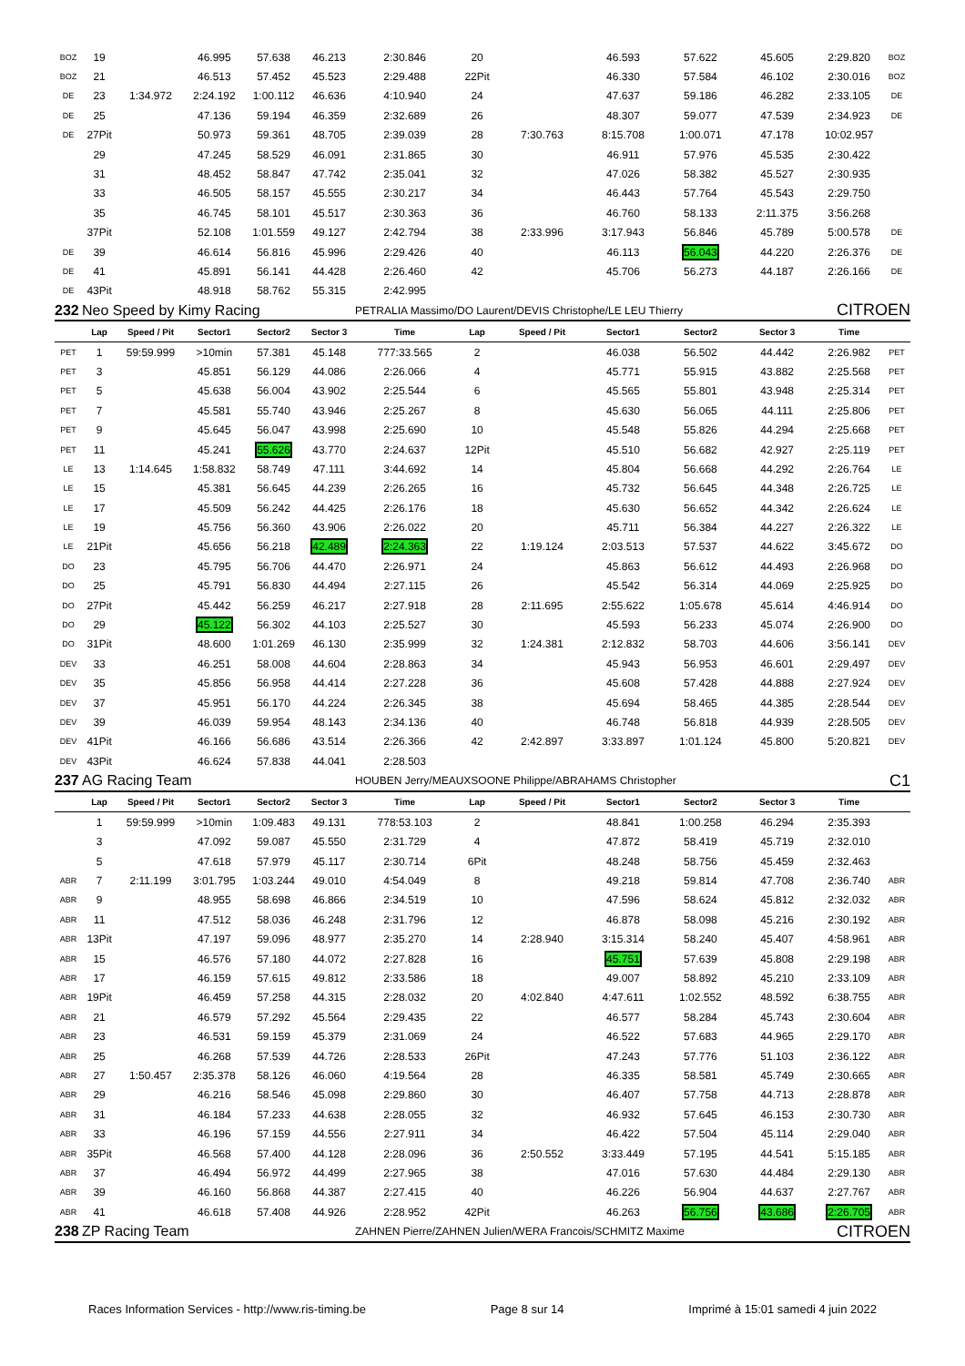| BOZ | 19 | | 46.995 | 57.638 | 46.213 | 2:30.846 | 20 | | 46.593 | 57.622 | 45.605 | 2:29.820 | BOZ |
| BOZ | 21 | | 46.513 | 57.452 | 45.523 | 2:29.488 | 22Pit | | 46.330 | 57.584 | 46.102 | 2:30.016 | BOZ |
| DE | 23 | 1:34.972 | 2:24.192 | 1:00.112 | 46.636 | 4:10.940 | 24 | | 47.637 | 59.186 | 46.282 | 2:33.105 | DE |
| DE | 25 | | 47.136 | 59.194 | 46.359 | 2:32.689 | 26 | | 48.307 | 59.077 | 47.539 | 2:34.923 | DE |
| DE | 27Pit | | 50.973 | 59.361 | 48.705 | 2:39.039 | 28 | 7:30.763 | 8:15.708 | 1:00.071 | 47.178 | 10:02.957 | |
| | 29 | | 47.245 | 58.529 | 46.091 | 2:31.865 | 30 | | 46.911 | 57.976 | 45.535 | 2:30.422 | |
| | 31 | | 48.452 | 58.847 | 47.742 | 2:35.041 | 32 | | 47.026 | 58.382 | 45.527 | 2:30.935 | |
| | 33 | | 46.505 | 58.157 | 45.555 | 2:30.217 | 34 | | 46.443 | 57.764 | 45.543 | 2:29.750 | |
| | 35 | | 46.745 | 58.101 | 45.517 | 2:30.363 | 36 | | 46.760 | 58.133 | 2:11.375 | 3:56.268 | |
| | 37Pit | | 52.108 | 1:01.559 | 49.127 | 2:42.794 | 38 | 2:33.996 | 3:17.943 | 56.846 | 45.789 | 5:00.578 | DE |
| DE | 39 | | 46.614 | 56.816 | 45.996 | 2:29.426 | 40 | | 46.113 | 56.043 | 44.220 | 2:26.376 | DE |
| DE | 41 | | 45.891 | 56.141 | 44.428 | 2:26.460 | 42 | | 45.706 | 56.273 | 44.187 | 2:26.166 | DE |
| DE | 43Pit | | 48.918 | 58.762 | 55.315 | 2:42.995 | | | | | | | |
| 232 | Neo Speed by Kimy Racing | | | | | PETRALIA Massimo/DO Laurent/DEVIS Christophe/LE LEU Thierry | | | | | | CITROEN | |
| | Lap | Speed / Pit | Sector1 | Sector2 | Sector 3 | Time | Lap | Speed / Pit | Sector1 | Sector2 | Sector 3 | Time | |
| PET | 1 | 59:59.999 | >10min | 57.381 | 45.148 | 777:33.565 | 2 | | 46.038 | 56.502 | 44.442 | 2:26.982 | PET |
| PET | 3 | | 45.851 | 56.129 | 44.086 | 2:26.066 | 4 | | 45.771 | 55.915 | 43.882 | 2:25.568 | PET |
| PET | 5 | | 45.638 | 56.004 | 43.902 | 2:25.544 | 6 | | 45.565 | 55.801 | 43.948 | 2:25.314 | PET |
| PET | 7 | | 45.581 | 55.740 | 43.946 | 2:25.267 | 8 | | 45.630 | 56.065 | 44.111 | 2:25.806 | PET |
| PET | 9 | | 45.645 | 56.047 | 43.998 | 2:25.690 | 10 | | 45.548 | 55.826 | 44.294 | 2:25.668 | PET |
| PET | 11 | | 45.241 | 55.626 | 43.770 | 2:24.637 | 12Pit | | 45.510 | 56.682 | 42.927 | 2:25.119 | PET |
| LE | 13 | 1:14.645 | 1:58.832 | 58.749 | 47.111 | 3:44.692 | 14 | | 45.804 | 56.668 | 44.292 | 2:26.764 | LE |
| LE | 15 | | 45.381 | 56.645 | 44.239 | 2:26.265 | 16 | | 45.732 | 56.645 | 44.348 | 2:26.725 | LE |
| LE | 17 | | 45.509 | 56.242 | 44.425 | 2:26.176 | 18 | | 45.630 | 56.652 | 44.342 | 2:26.624 | LE |
| LE | 19 | | 45.756 | 56.360 | 43.906 | 2:26.022 | 20 | | 45.711 | 56.384 | 44.227 | 2:26.322 | LE |
| LE | 21Pit | | 45.656 | 56.218 | 42.489 | 2:24.363 | 22 | 1:19.124 | 2:03.513 | 57.537 | 44.622 | 3:45.672 | DO |
| DO | 23 | | 45.795 | 56.706 | 44.470 | 2:26.971 | 24 | | 45.863 | 56.612 | 44.493 | 2:26.968 | DO |
| DO | 25 | | 45.791 | 56.830 | 44.494 | 2:27.115 | 26 | | 45.542 | 56.314 | 44.069 | 2:25.925 | DO |
| DO | 27Pit | | 45.442 | 56.259 | 46.217 | 2:27.918 | 28 | 2:11.695 | 2:55.622 | 1:05.678 | 45.614 | 4:46.914 | DO |
| DO | 29 | | 45.122 | 56.302 | 44.103 | 2:25.527 | 30 | | 45.593 | 56.233 | 45.074 | 2:26.900 | DO |
| DO | 31Pit | | 48.600 | 1:01.269 | 46.130 | 2:35.999 | 32 | 1:24.381 | 2:12.832 | 58.703 | 44.606 | 3:56.141 | DEV |
| DEV | 33 | | 46.251 | 58.008 | 44.604 | 2:28.863 | 34 | | 45.943 | 56.953 | 46.601 | 2:29.497 | DEV |
| DEV | 35 | | 45.856 | 56.958 | 44.414 | 2:27.228 | 36 | | 45.608 | 57.428 | 44.888 | 2:27.924 | DEV |
| DEV | 37 | | 45.951 | 56.170 | 44.224 | 2:26.345 | 38 | | 45.694 | 58.465 | 44.385 | 2:28.544 | DEV |
| DEV | 39 | | 46.039 | 59.954 | 48.143 | 2:34.136 | 40 | | 46.748 | 56.818 | 44.939 | 2:28.505 | DEV |
| DEV | 41Pit | | 46.166 | 56.686 | 43.514 | 2:26.366 | 42 | 2:42.897 | 3:33.897 | 1:01.124 | 45.800 | 5:20.821 | DEV |
| DEV | 43Pit | | 46.624 | 57.838 | 44.041 | 2:28.503 | | | | | | | |
| 237 | AG Racing Team | | | | | HOUBEN Jerry/MEAUXSOONE Philippe/ABRAHAMS Christopher | | | | | | C1 | |
| | Lap | Speed / Pit | Sector1 | Sector2 | Sector 3 | Time | Lap | Speed / Pit | Sector1 | Sector2 | Sector 3 | Time | |
| | 1 | 59:59.999 | >10min | 1:09.483 | 49.131 | 778:53.103 | 2 | | 48.841 | 1:00.258 | 46.294 | 2:35.393 | |
| | 3 | | 47.092 | 59.087 | 45.550 | 2:31.729 | 4 | | 47.872 | 58.419 | 45.719 | 2:32.010 | |
| | 5 | | 47.618 | 57.979 | 45.117 | 2:30.714 | 6Pit | | 48.248 | 58.756 | 45.459 | 2:32.463 | |
| ABR | 7 | 2:11.199 | 3:01.795 | 1:03.244 | 49.010 | 4:54.049 | 8 | | 49.218 | 59.814 | 47.708 | 2:36.740 | ABR |
| ABR | 9 | | 48.955 | 58.698 | 46.866 | 2:34.519 | 10 | | 47.596 | 58.624 | 45.812 | 2:32.032 | ABR |
| ABR | 11 | | 47.512 | 58.036 | 46.248 | 2:31.796 | 12 | | 46.878 | 58.098 | 45.216 | 2:30.192 | ABR |
| ABR | 13Pit | | 47.197 | 59.096 | 48.977 | 2:35.270 | 14 | 2:28.940 | 3:15.314 | 58.240 | 45.407 | 4:58.961 | ABR |
| ABR | 15 | | 46.576 | 57.180 | 44.072 | 2:27.828 | 16 | | 45.751 | 57.639 | 45.808 | 2:29.198 | ABR |
| ABR | 17 | | 46.159 | 57.615 | 49.812 | 2:33.586 | 18 | | 49.007 | 58.892 | 45.210 | 2:33.109 | ABR |
| ABR | 19Pit | | 46.459 | 57.258 | 44.315 | 2:28.032 | 20 | 4:02.840 | 4:47.611 | 1:02.552 | 48.592 | 6:38.755 | ABR |
| ABR | 21 | | 46.579 | 57.292 | 45.564 | 2:29.435 | 22 | | 46.577 | 58.284 | 45.743 | 2:30.604 | ABR |
| ABR | 23 | | 46.531 | 59.159 | 45.379 | 2:31.069 | 24 | | 46.522 | 57.683 | 44.965 | 2:29.170 | ABR |
| ABR | 25 | | 46.268 | 57.539 | 44.726 | 2:28.533 | 26Pit | | 47.243 | 57.776 | 51.103 | 2:36.122 | ABR |
| ABR | 27 | 1:50.457 | 2:35.378 | 58.126 | 46.060 | 4:19.564 | 28 | | 46.335 | 58.581 | 45.749 | 2:30.665 | ABR |
| ABR | 29 | | 46.216 | 58.546 | 45.098 | 2:29.860 | 30 | | 46.407 | 57.758 | 44.713 | 2:28.878 | ABR |
| ABR | 31 | | 46.184 | 57.233 | 44.638 | 2:28.055 | 32 | | 46.932 | 57.645 | 46.153 | 2:30.730 | ABR |
| ABR | 33 | | 46.196 | 57.159 | 44.556 | 2:27.911 | 34 | | 46.422 | 57.504 | 45.114 | 2:29.040 | ABR |
| ABR | 35Pit | | 46.568 | 57.400 | 44.128 | 2:28.096 | 36 | 2:50.552 | 3:33.449 | 57.195 | 44.541 | 5:15.185 | ABR |
| ABR | 37 | | 46.494 | 56.972 | 44.499 | 2:27.965 | 38 | | 47.016 | 57.630 | 44.484 | 2:29.130 | ABR |
| ABR | 39 | | 46.160 | 56.868 | 44.387 | 2:27.415 | 40 | | 46.226 | 56.904 | 44.637 | 2:27.767 | ABR |
| ABR | 41 | | 46.618 | 57.408 | 44.926 | 2:28.952 | 42Pit | | 46.263 | 56.756 | 43.686 | 2:26.705 | ABR |
| 238 | ZP Racing Team | | | | | ZAHNEN Pierre/ZAHNEN Julien/WERA Francois/SCHMITZ Maxime | | | | | | CITROEN | |
Races Information Services - http://www.ris-timing.be Page 8 sur 14 Imprimé à 15:01 samedi 4 juin 2022